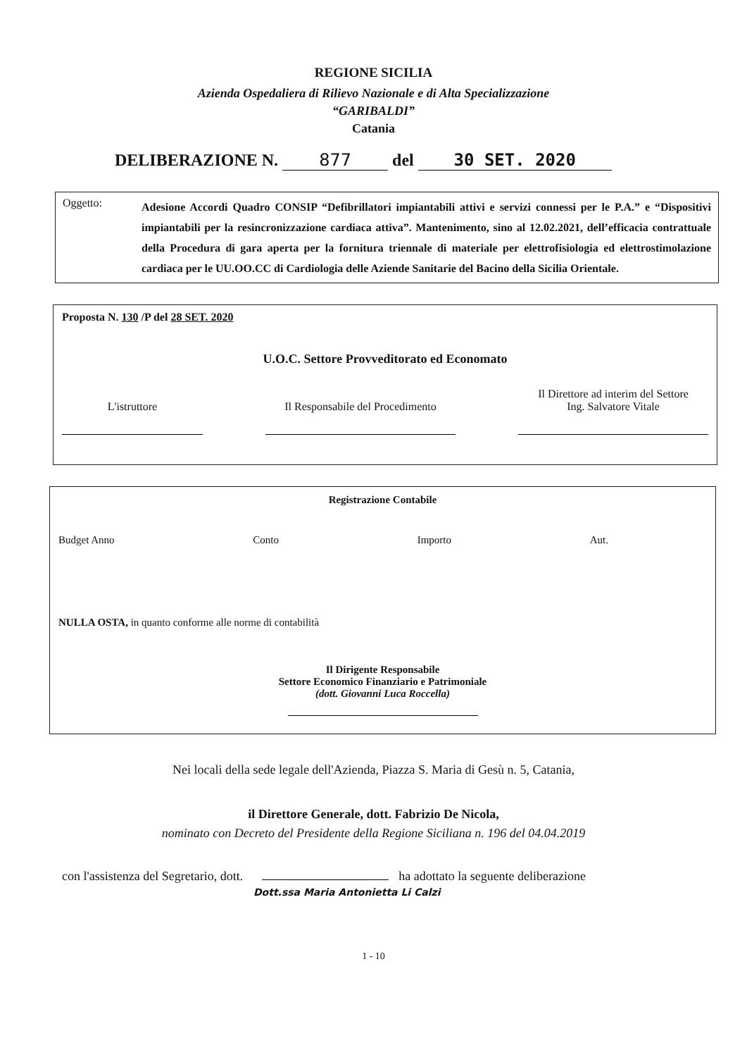REGIONE SICILIA
Azienda Ospedaliera di Rilievo Nazionale e di Alta Specializzazione
“GARIBALDI”
Catania
DELIBERAZIONE N. 877 del 30 SET. 2020
Oggetto:
Adesione Accordi Quadro CONSIP “Defibrillatori impiantabili attivi e servizi connessi per le P.A.” e “Dispositivi impiantabili per la resincronizzazione cardiaca attiva”. Mantenimento, sino al 12.02.2021, dell’efficacia contrattuale della Procedura di gara aperta per la fornitura triennale di materiale per elettrofisiologia ed elettrostimolazione cardiaca per le UU.OO.CC di Cardiologia delle Aziende Sanitarie del Bacino della Sicilia Orientale.
Proposta N. 130 /P del 28 SET. 2020
U.O.C. Settore Provveditorato ed Economato
L'istruttore
Il Responsabile del Procedimento
Il Direttore ad interim del Settore
Ing. Salvatore Vitale
Registrazione Contabile
Budget Anno Conto Importo Aut.
NULLA OSTA, in quanto conforme alle norme di contabilità
Il Dirigente Responsabile
Settore Economico Finanziario e Patrimoniale
(dott. Giovanni Luca Roccella)
Nei locali della sede legale dell'Azienda, Piazza S. Maria di Gesù n. 5, Catania,
il Direttore Generale, dott. Fabrizio De Nicola,
nominato con Decreto del Presidente della Regione Siciliana n. 196 del 04.04.2019
con l'assistenza del Segretario, dott. ha adottato la seguente deliberazione
Dott.ssa Maria Antonietta Li Calzi
1 - 10